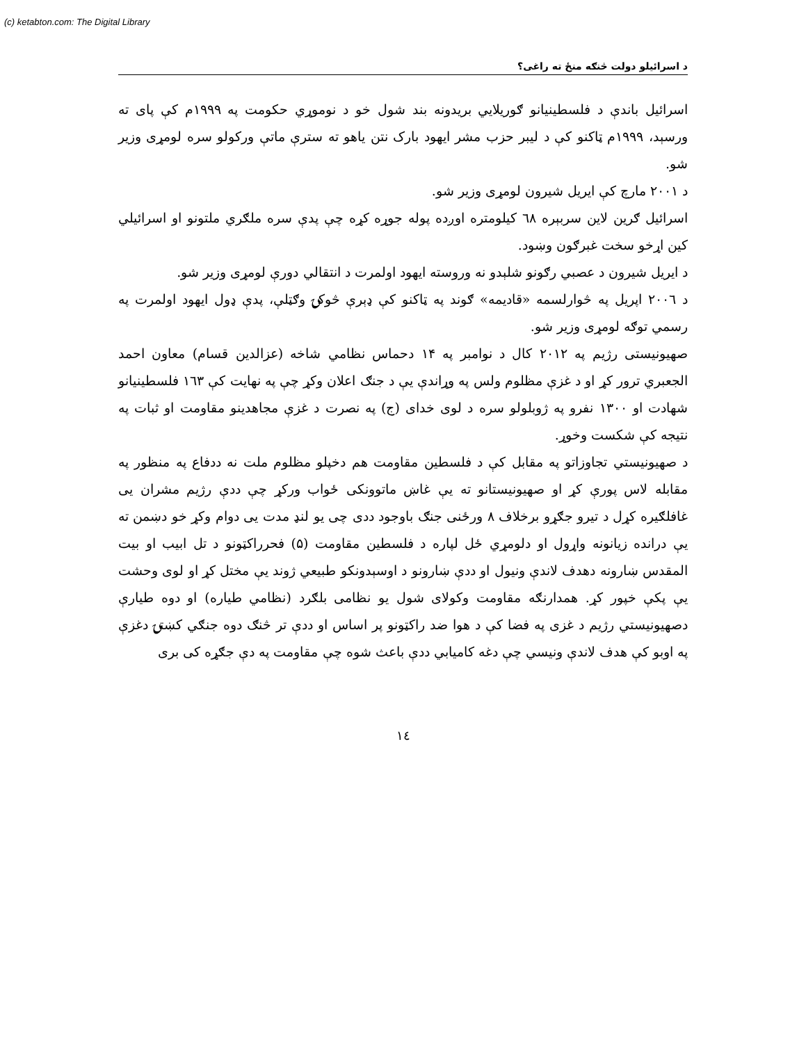(c) ketabton.com: The Digital Library
د اسرائيلو دولت څنګه منځ ته راغی؟
اسرائيل باندې د فلسطينيانو ګوريلايي بريدونه بند شول خو د نوموړي حکومت په ۱۹۹۹م کې پای ته ورسېد، ۱۹۹۹م ټاکنو کې د ليبر حزب مشر ايهود بارک نتن ياهو ته سترې ماتې ورکولو سره لومړی وزير شو.
د ۲۰۰۱ مارچ کې ايريل شيرون لومړی وزير شو.
اسرائيل ګرين لاين سربېره ٦٨ کيلومتره اوږده پوله جوړه کړه چې پدې سره ملګري ملتونو او اسرائيلي کين اړخو سخت غبرګون وښود.
د ايريل شيرون د عصبي رګونو شلېدو نه وروسته ايهود اولمرت د انتقالي دورې لومړی وزير شو.
د ۲۰۰٦ اپريل په څوارلسمه «قاديمه» ګوند په ټاکنو کې ډېرې څوکۍ وګټلې، پدې ډول ايهود اولمرت په رسمي توګه لومړی وزير شو.
صهيونيستی رژيم په ۲۰۱۲ کال د نوامبر په ۱۴ دحماس نظامي شاخه (عزالدين قسام) معاون احمد الجعبري ترور کړ او د غزې مظلوم ولس په وړاندې يې د جنګ اعلان وکړ چې په نهايت کې ۱٦۳ فلسطينيانو شهادت او ۱۳۰۰ نفرو په ژوبلولو سره د لوی خدای (ج) په نصرت د غزې مجاهدينو مقاومت او ثبات په نتيجه کې شکست وخوړ.
د صهيونيستي تجاوزاتو په مقابل کې د فلسطين مقاومت هم دخپلو مظلوم ملت نه ددفاع په منظور په مقابله لاس پورې کړ او صهيونيستانو ته يې غاښ ماتوونکی ځواب ورکړ چې ددې رژيم مشران يی غافلګيره کړل د تيرو جګړو برخلاف ۸ ورځنی جنګ باوجود ددی چی يو لنډ مدت يی دوام وکړ خو دښمن ته يې درانده زيانونه واړول او دلومړي ځل لپاره د فلسطين مقاومت (۵) فحرراکټونو د تل ابيب او بيت المقدس ښارونه دهدف لاندې ونيول او ددې ښارونو د اوسېدونکو طبيعي ژوند يې مختل کړ او لوی وحشت يې پکې خپور کړ. همدارنګه مقاومت وکولای شول يو نظامی بلګرد (نظامي طياره) او دوه طيارې دصهيونيستي رژيم د غزی په فضا کې د هوا ضد راکټونو پر اساس او ددې تر څنګ دوه جنګي کښتۍ دغزې په اوبو کې هدف لاندې ونيسي چې دغه کاميابي ددې باعث شوه چې مقاومت په دې جګړه کی بری
۱٤